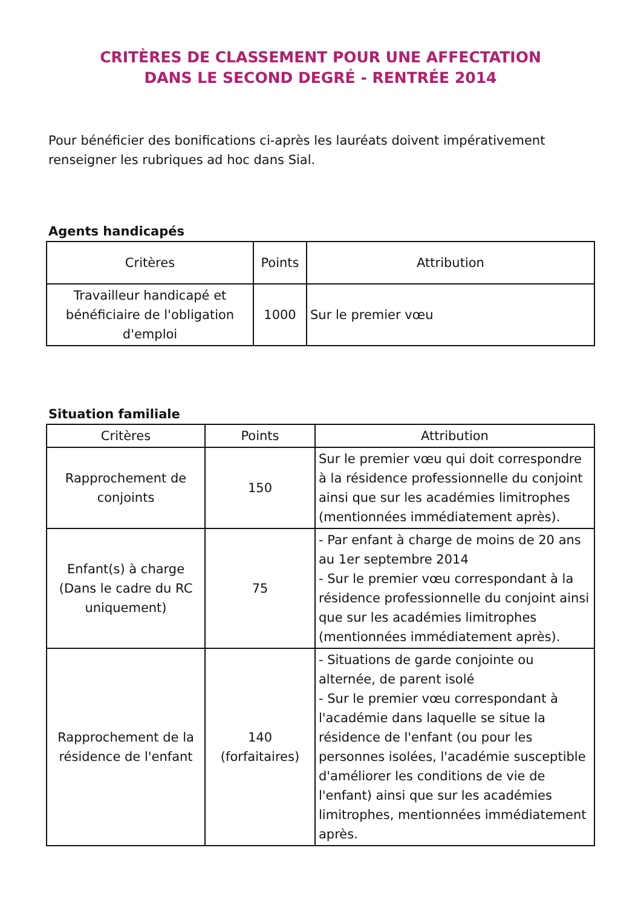CRITÈRES DE CLASSEMENT POUR UNE AFFECTATION
DANS LE SECOND DEGRÉ - RENTRÉE 2014
Pour bénéficier des bonifications ci-après les lauréats doivent impérativement renseigner les rubriques ad hoc dans Sial.
Agents handicapés
| Critères | Points | Attribution |
| --- | --- | --- |
| Travailleur handicapé et bénéficiaire de l'obligation d'emploi | 1000 | Sur le premier vœu |
Situation familiale
| Critères | Points | Attribution |
| --- | --- | --- |
| Rapprochement de conjoints | 150 | Sur le premier vœu qui doit correspondre à la résidence professionnelle du conjoint ainsi que sur les académies limitrophes (mentionnées immédiatement après). |
| Enfant(s) à charge (Dans le cadre du RC uniquement) | 75 | - Par enfant à charge de moins de 20 ans au 1er septembre 2014 - Sur le premier vœu correspondant à la résidence professionnelle du conjoint ainsi que sur les académies limitrophes (mentionnées immédiatement après). |
| Rapprochement de la résidence de l'enfant | 140 (forfaitaires) | - Situations de garde conjointe ou alternée, de parent isolé - Sur le premier vœu correspondant à l'académie dans laquelle se situe la résidence de l'enfant (ou pour les personnes isolées, l'académie susceptible d'améliorer les conditions de vie de l'enfant) ainsi que sur les académies limitrophes, mentionnées immédiatement après. |